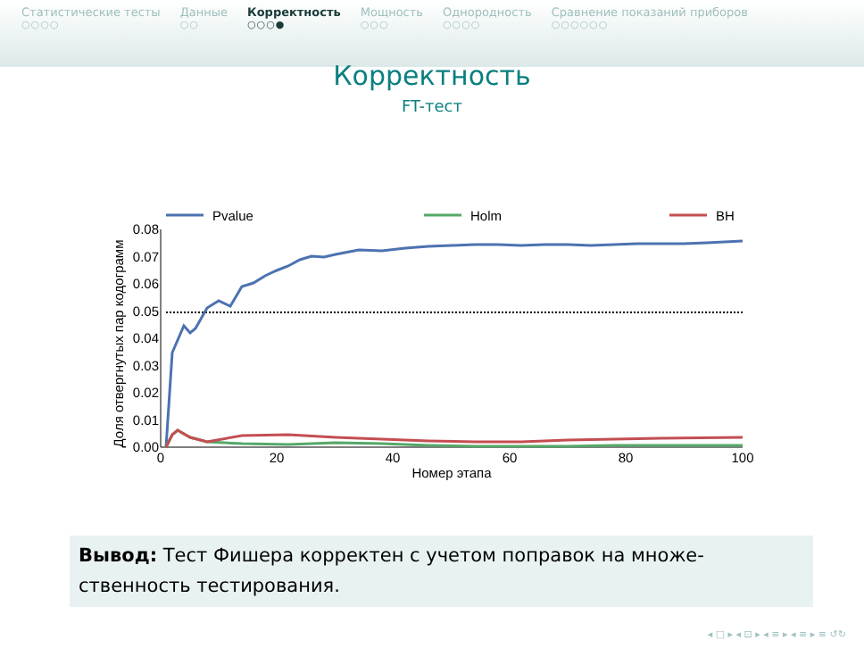Статистические тесты
○○○○
Данные
○○
Корректность
○○○●
Мощность
○○○
Однородность
○○○○
Сравнение показаний приборов
○○○○○○
Корректность
FT-тест
0.00
0.01
0.02
0.03
0.04
0.05
0.06
0.07
0.08
0
20
40
60
80
100
Номер этапа
Доля отвергнутых пар кодограмм
Pvalue
Holm
BH
Вывод: Тест Фишера корректен с учетом поправок на множе-
ственность тестирования.
◂ □ ▸ ◂ ⊡ ▸ ◂ ≡ ▸ ◂ ≡ ▸ ≡ ↺↻